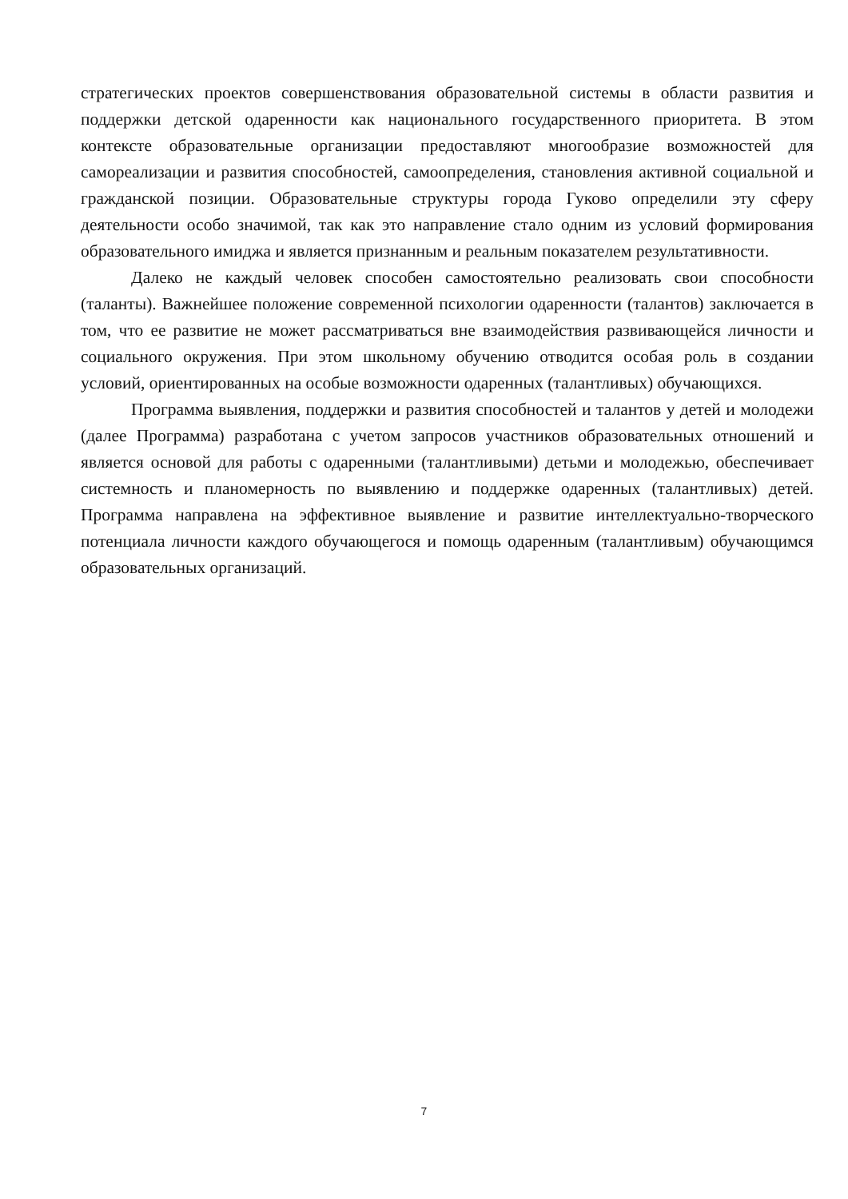стратегических проектов совершенствования образовательной системы в области развития и поддержки детской одаренности как национального государственного приоритета. В этом контексте образовательные организации предоставляют многообразие возможностей для самореализации и развития способностей, самоопределения, становления активной социальной и гражданской позиции. Образовательные структуры города Гуково определили эту сферу деятельности особо значимой, так как это направление стало одним из условий формирования образовательного имиджа и является признанным и реальным показателем результативности.
Далеко не каждый человек способен самостоятельно реализовать свои способности (таланты). Важнейшее положение современной психологии одаренности (талантов) заключается в том, что ее развитие не может рассматриваться вне взаимодействия развивающейся личности и социального окружения. При этом школьному обучению отводится особая роль в создании условий, ориентированных на особые возможности одаренных (талантливых) обучающихся.
Программа выявления, поддержки и развития способностей и талантов у детей и молодежи (далее Программа) разработана с учетом запросов участников образовательных отношений и является основой для работы с одаренными (талантливыми) детьми и молодежью, обеспечивает системность и планомерность по выявлению и поддержке одаренных (талантливых) детей. Программа направлена на эффективное выявление и развитие интеллектуально-творческого потенциала личности каждого обучающегося и помощь одаренным (талантливым) обучающимся образовательных организаций.
7